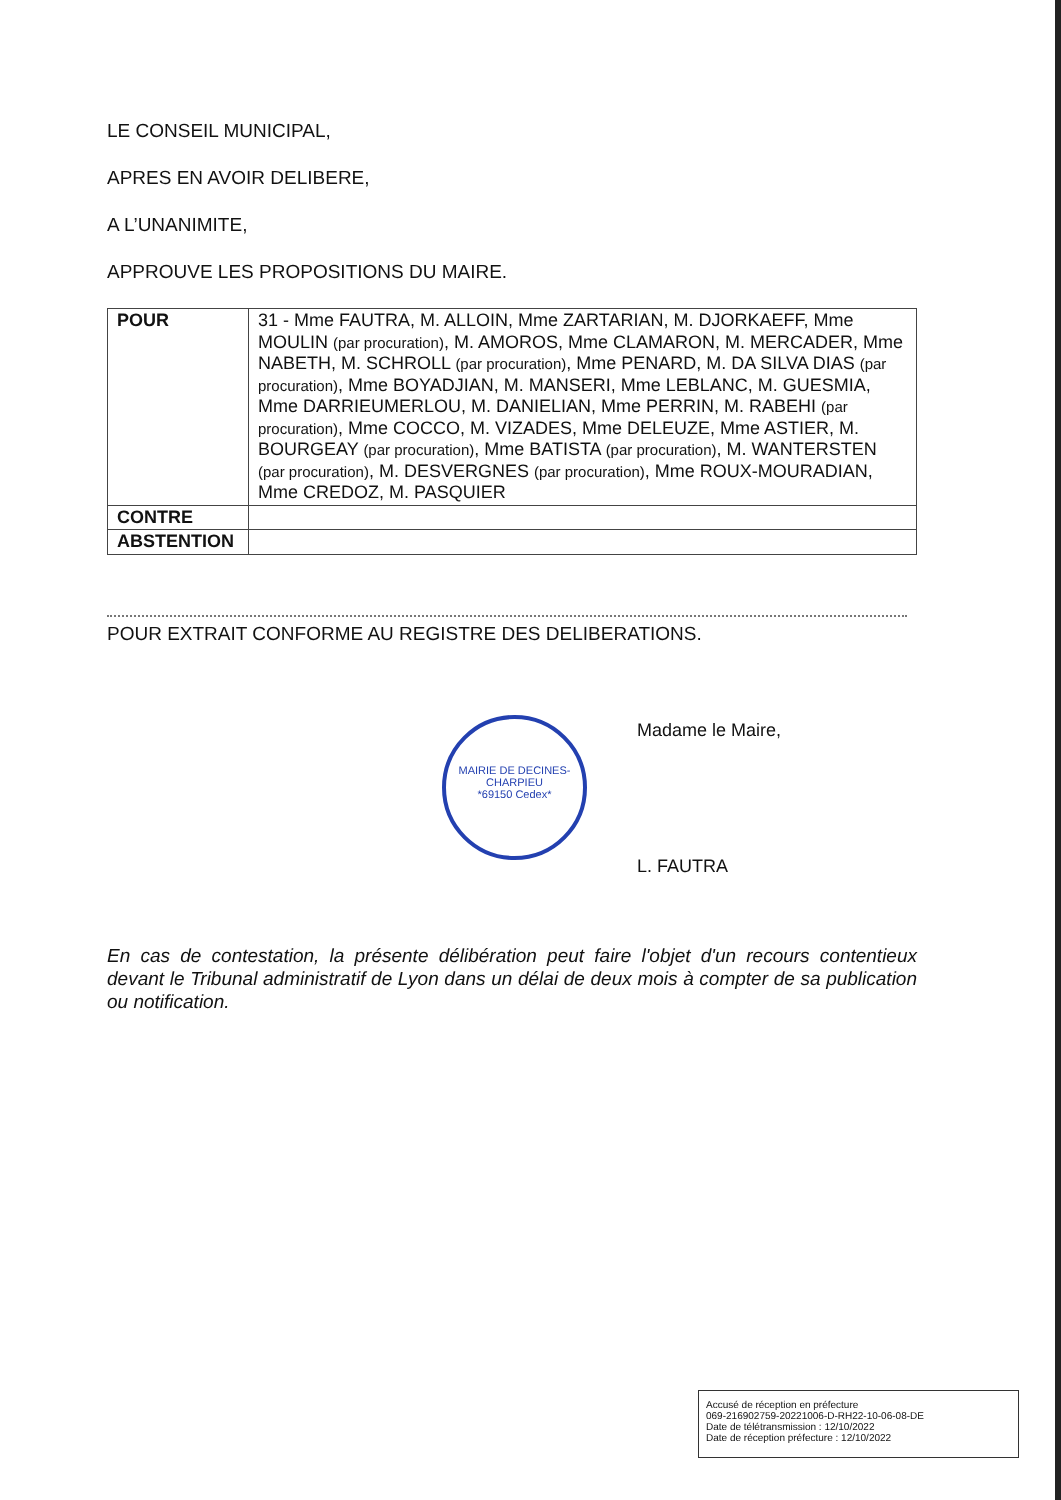LE CONSEIL MUNICIPAL,
APRES EN AVOIR DELIBERE,
A L’UNANIMITE,
APPROUVE LES PROPOSITIONS DU MAIRE.
| POUR | 31 - Mme FAUTRA, M. ALLOIN, Mme ZARTARIAN, M. DJORKAEFF, Mme MOULIN (par procuration) , M. AMOROS, Mme CLAMARON, M. MERCADER, Mme NABETH, M. SCHROLL (par procuration) , Mme PENARD, M. DA SILVA DIAS (par procuration) , Mme BOYADJIAN, M. MANSERI, Mme LEBLANC, M. GUESMIA, Mme DARRIEUMERLOU, M. DANIELIAN, Mme PERRIN, M. RABEHI (par procuration) , Mme COCCO, M. VIZADES, Mme DELEUZE, Mme ASTIER, M. BOURGEAY (par procuration) , Mme BATISTA (par procuration) , M. WANTERSTEN (par procuration) , M. DESVERGNES (par procuration) , Mme ROUX-MOURADIAN, Mme CREDOZ, M. PASQUIER |
| CONTRE | |
| ABSTENTION | |
POUR EXTRAIT CONFORME AU REGISTRE DES DELIBERATIONS.
MAIRIE DE DECINES-CHARPIEU
*69150 Cedex*
Madame le Maire,
L. FAUTRA
En cas de contestation, la présente délibération peut faire l'objet d'un recours contentieux devant le Tribunal administratif de Lyon dans un délai de deux mois à compter de sa publication ou notification.
Accusé de réception en préfecture
069-216902759-20221006-D-RH22-10-06-08-DE
Date de télétransmission : 12/10/2022
Date de réception préfecture : 12/10/2022